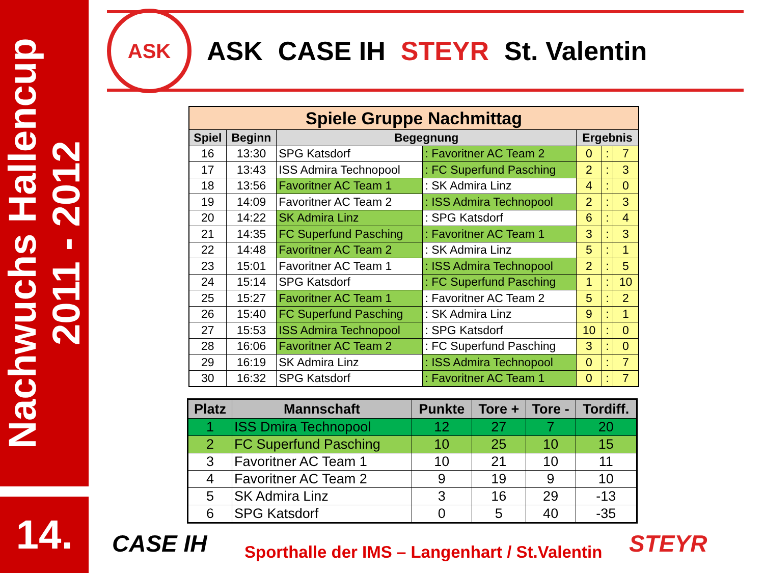Nachwuchs Hallencup
2011 - 2012
14.
ASK
ASK CASE IH STEYR St. Valentin
| Spiele Gruppe Nachmittag | | | | | | |
| --- | --- | --- | --- | --- | --- | --- |
| Spiel | Beginn | Begegnung | | Ergebnis | | |
| 16 | 13:30 | SPG Katsdorf | : Favoritner AC Team 2 | 0 | : | 7 |
| 17 | 13:43 | ISS Admira Technopool | : FC Superfund Pasching | 2 | : | 3 |
| 18 | 13:56 | Favoritner AC Team 1 | : SK Admira Linz | 4 | : | 0 |
| 19 | 14:09 | Favoritner AC Team 2 | : ISS Admira Technopool | 2 | : | 3 |
| 20 | 14:22 | SK Admira Linz | : SPG Katsdorf | 6 | : | 4 |
| 21 | 14:35 | FC Superfund Pasching | : Favoritner AC Team 1 | 3 | : | 3 |
| 22 | 14:48 | Favoritner AC Team 2 | : SK Admira Linz | 5 | : | 1 |
| 23 | 15:01 | Favoritner AC Team 1 | : ISS Admira Technopool | 2 | : | 5 |
| 24 | 15:14 | SPG Katsdorf | : FC Superfund Pasching | 1 | : | 10 |
| 25 | 15:27 | Favoritner AC Team 1 | : Favoritner AC Team 2 | 5 | : | 2 |
| 26 | 15:40 | FC Superfund Pasching | : SK Admira Linz | 9 | : | 1 |
| 27 | 15:53 | ISS Admira Technopool | : SPG Katsdorf | 10 | : | 0 |
| 28 | 16:06 | Favoritner AC Team 2 | : FC Superfund Pasching | 3 | : | 0 |
| 29 | 16:19 | SK Admira Linz | : ISS Admira Technopool | 0 | : | 7 |
| 30 | 16:32 | SPG Katsdorf | : Favoritner AC Team 1 | 0 | : | 7 |
| Platz | Mannschaft | Punkte | Tore + | Tore - | Tordiff. |
| --- | --- | --- | --- | --- | --- |
| 1 | ISS Dmira Technopool | 12 | 27 | 7 | 20 |
| 2 | FC Superfund Pasching | 10 | 25 | 10 | 15 |
| 3 | Favoritner AC Team 1 | 10 | 21 | 10 | 11 |
| 4 | Favoritner AC Team 2 | 9 | 19 | 9 | 10 |
| 5 | SK Admira Linz | 3 | 16 | 29 | -13 |
| 6 | SPG Katsdorf | 0 | 5 | 40 | -35 |
CASE IH
Sporthalle der IMS – Langenhart / St.Valentin
STEYR